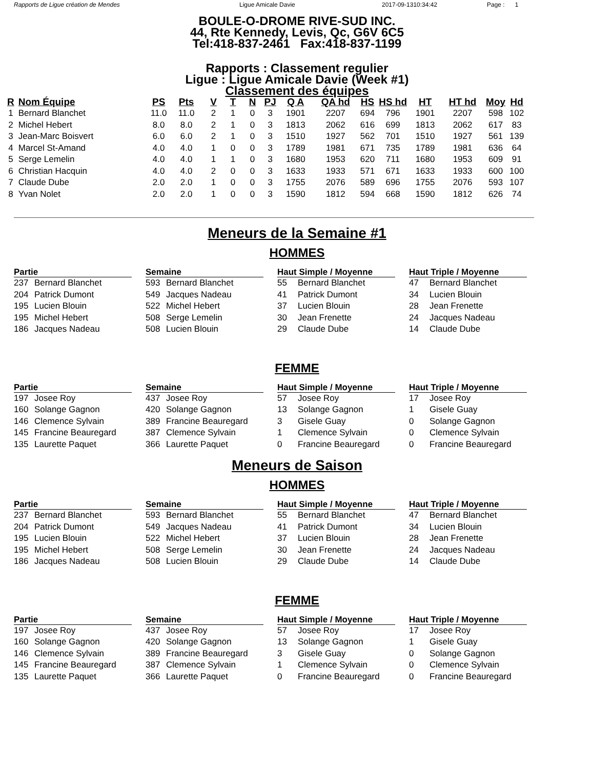Rapports de Ligue création de Mendes Ligue Amicale Davie 2017-09-1310:34:42 Page : 1
BOULE-O-DROME RIVE-SUD INC.
44, Rte Kennedy, Levis, Qc, G6V 6C5
Tel:418-837-2461 Fax:418-837-1199
Rapports : Classement regulier
Ligue : Ligue Amicale Davie (Week #1)
Classement des équipes
| R | Nom Équipe | PS | Pts | V | T | N | PJ | Q A | QA hd | HS | HS hd | HT | HT hd | Moy | Hd |
| --- | --- | --- | --- | --- | --- | --- | --- | --- | --- | --- | --- | --- | --- | --- | --- |
| 1 | Bernard Blanchet | 11.0 | 11.0 | 2 | 1 | 0 | 3 | 1901 | 2207 | 694 | 796 | 1901 | 2207 | 598 | 102 |
| 2 | Michel Hebert | 8.0 | 8.0 | 2 | 1 | 0 | 3 | 1813 | 2062 | 616 | 699 | 1813 | 2062 | 617 | 83 |
| 3 | Jean-Marc Boisvert | 6.0 | 6.0 | 2 | 1 | 0 | 3 | 1510 | 1927 | 562 | 701 | 1510 | 1927 | 561 | 139 |
| 4 | Marcel St-Amand | 4.0 | 4.0 | 1 | 0 | 0 | 3 | 1789 | 1981 | 671 | 735 | 1789 | 1981 | 636 | 64 |
| 5 | Serge Lemelin | 4.0 | 4.0 | 1 | 1 | 0 | 3 | 1680 | 1953 | 620 | 711 | 1680 | 1953 | 609 | 91 |
| 6 | Christian Hacquin | 4.0 | 4.0 | 2 | 0 | 0 | 3 | 1633 | 1933 | 571 | 671 | 1633 | 1933 | 600 | 100 |
| 7 | Claude Dube | 2.0 | 2.0 | 1 | 0 | 0 | 3 | 1755 | 2076 | 589 | 696 | 1755 | 2076 | 593 | 107 |
| 8 | Yvan Nolet | 2.0 | 2.0 | 1 | 0 | 0 | 3 | 1590 | 1812 | 594 | 668 | 1590 | 1812 | 626 | 74 |
Meneurs de la Semaine #1
HOMMES
Partie
237 Bernard Blanchet
204 Patrick Dumont
195 Lucien Blouin
195 Michel Hebert
186 Jacques Nadeau
Semaine
593 Bernard Blanchet
549 Jacques Nadeau
522 Michel Hebert
508 Serge Lemelin
508 Lucien Blouin
Haut Simple / Moyenne
55 Bernard Blanchet
41 Patrick Dumont
37 Lucien Blouin
30 Jean Frenette
29 Claude Dube
Haut Triple / Moyenne
47 Bernard Blanchet
34 Lucien Blouin
28 Jean Frenette
24 Jacques Nadeau
14 Claude Dube
FEMME
Partie
197 Josee Roy
160 Solange Gagnon
146 Clemence Sylvain
145 Francine Beauregard
135 Laurette Paquet
Semaine
437 Josee Roy
420 Solange Gagnon
389 Francine Beauregard
387 Clemence Sylvain
366 Laurette Paquet
Haut Simple / Moyenne
57 Josee Roy
13 Solange Gagnon
3 Gisele Guay
1 Clemence Sylvain
0 Francine Beauregard
Haut Triple / Moyenne
17 Josee Roy
1 Gisele Guay
0 Solange Gagnon
0 Clemence Sylvain
0 Francine Beauregard
Meneurs de Saison
HOMMES
Partie
237 Bernard Blanchet
204 Patrick Dumont
195 Lucien Blouin
195 Michel Hebert
186 Jacques Nadeau
Semaine
593 Bernard Blanchet
549 Jacques Nadeau
522 Michel Hebert
508 Serge Lemelin
508 Lucien Blouin
Haut Simple / Moyenne
55 Bernard Blanchet
41 Patrick Dumont
37 Lucien Blouin
30 Jean Frenette
29 Claude Dube
Haut Triple / Moyenne
47 Bernard Blanchet
34 Lucien Blouin
28 Jean Frenette
24 Jacques Nadeau
14 Claude Dube
FEMME
Partie
197 Josee Roy
160 Solange Gagnon
146 Clemence Sylvain
145 Francine Beauregard
135 Laurette Paquet
Semaine
437 Josee Roy
420 Solange Gagnon
389 Francine Beauregard
387 Clemence Sylvain
366 Laurette Paquet
Haut Simple / Moyenne
57 Josee Roy
13 Solange Gagnon
3 Gisele Guay
1 Clemence Sylvain
0 Francine Beauregard
Haut Triple / Moyenne
17 Josee Roy
1 Gisele Guay
0 Solange Gagnon
0 Clemence Sylvain
0 Francine Beauregard